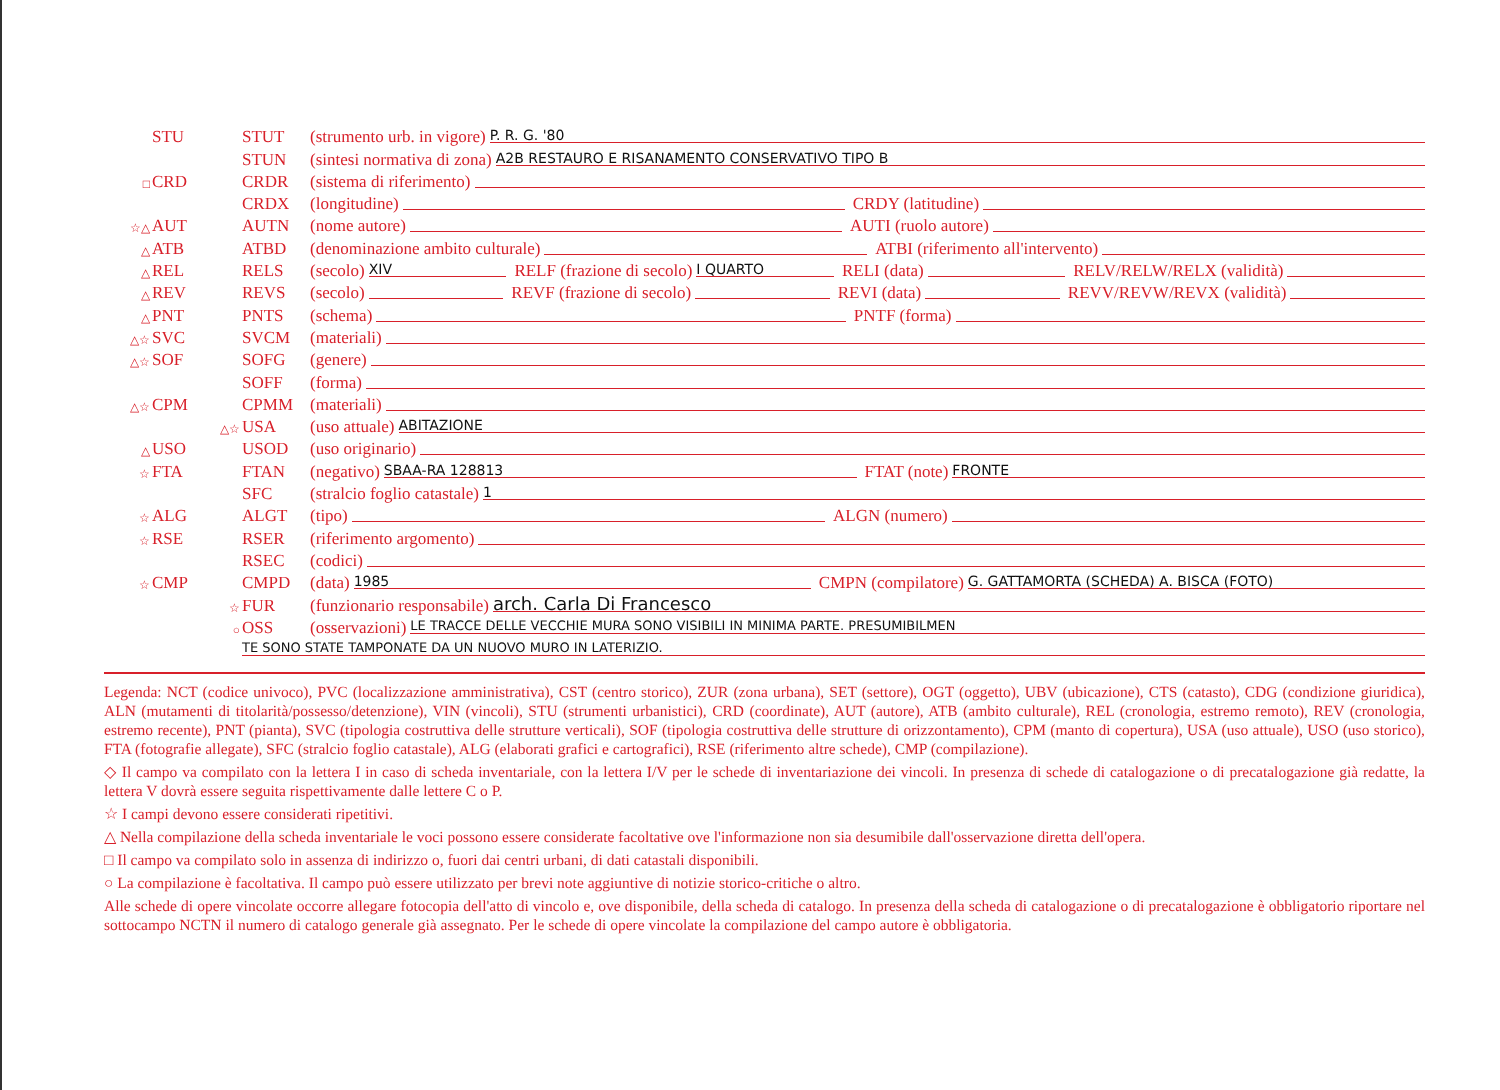STU STUT (strumento urb. in vigore) P. R. G. '80
STUN (sintesi normativa di zona) A2B RESTAURO E RISANAMENTO CONSERVATIVO TIPO B
□ CRD CRDR (sistema di riferimento)
CRDX (longitudine) CRDY (latitudine)
☆△ AUT AUTN (nome autore) AUTI (ruolo autore)
△ ATB ATBD (denominazione ambito culturale) ATBI (riferimento all'intervento)
△ REL RELS (secolo) XIV RELF (frazione di secolo) I QUARTO RELI (data) RELV/RELW/RELX (validità)
△ REV REVS (secolo) REVF (frazione di secolo) REVI (data) REVV/REVW/REVX (validità)
△ PNT PNTS (schema) PNTF (forma)
△☆ SVC SVCM (materiali)
△☆ SOF SOFG (genere)
SOFF (forma)
△☆ CPM CPMM (materiali)
△☆ USA (uso attuale) ABITAZIONE
△ USO USOD (uso originario)
☆ FTA FTAN (negativo) SBAA-RA 128813 FTAT (note) FRONTE
SFC (stralcio foglio catastale) 1
☆ ALG ALGT (tipo) ALGN (numero)
☆ RSE RSER (riferimento argomento)
RSEC (codici)
☆ CMP CMPD (data) 1985 CMPN (compilatore) G. GATTAMORTA (SCHEDA) A. BISCA (FOTO)
☆ FUR (funzionario responsabile) arch. Carla Di Francesco
○ OSS (osservazioni) LE TRACCE DELLE VECCHIE MURA SONO VISIBILI IN MINIMA PARTE. PRESUMIBILMEN
TE SONO STATE TAMPONATE DA UN NUOVO MURO IN LATERIZIO.
Legenda: NCT (codice univoco), PVC (localizzazione amministrativa), CST (centro storico), ZUR (zona urbana), SET (settore), OGT (oggetto), UBV (ubicazione), CTS (catasto), CDG (condizione giuridica), ALN (mutamenti di titolarità/possesso/detenzione), VIN (vincoli), STU (strumenti urbanistici), CRD (coordinate), AUT (autore), ATB (ambito culturale), REL (cronologia, estremo remoto), REV (cronologia, estremo recente), PNT (pianta), SVC (tipologia costruttiva delle strutture verticali), SOF (tipologia costruttiva delle strutture di orizzontamento), CPM (manto di copertura), USA (uso attuale), USO (uso storico), FTA (fotografie allegate), SFC (stralcio foglio catastale), ALG (elaborati grafici e cartografici), RSE (riferimento altre schede), CMP (compilazione).
◇ Il campo va compilato con la lettera I in caso di scheda inventariale, con la lettera I/V per le schede di inventariazione dei vincoli. In presenza di schede di catalogazione o di precatalogazione già redatte, la lettera V dovrà essere seguita rispettivamente dalle lettere C o P.
☆ I campi devono essere considerati ripetitivi.
△ Nella compilazione della scheda inventariale le voci possono essere considerate facoltative ove l'informazione non sia desumibile dall'osservazione diretta dell'opera.
□ Il campo va compilato solo in assenza di indirizzo o, fuori dai centri urbani, di dati catastali disponibili.
○ La compilazione è facoltativa. Il campo può essere utilizzato per brevi note aggiuntive di notizie storico-critiche o altro.
Alle schede di opere vincolate occorre allegare fotocopia dell'atto di vincolo e, ove disponibile, della scheda di catalogo. In presenza della scheda di catalogazione o di precatalogazione è obbligatorio riportare nel sottocampo NCTN il numero di catalogo generale già assegnato. Per le schede di opere vincolate la compilazione del campo autore è obbligatoria.